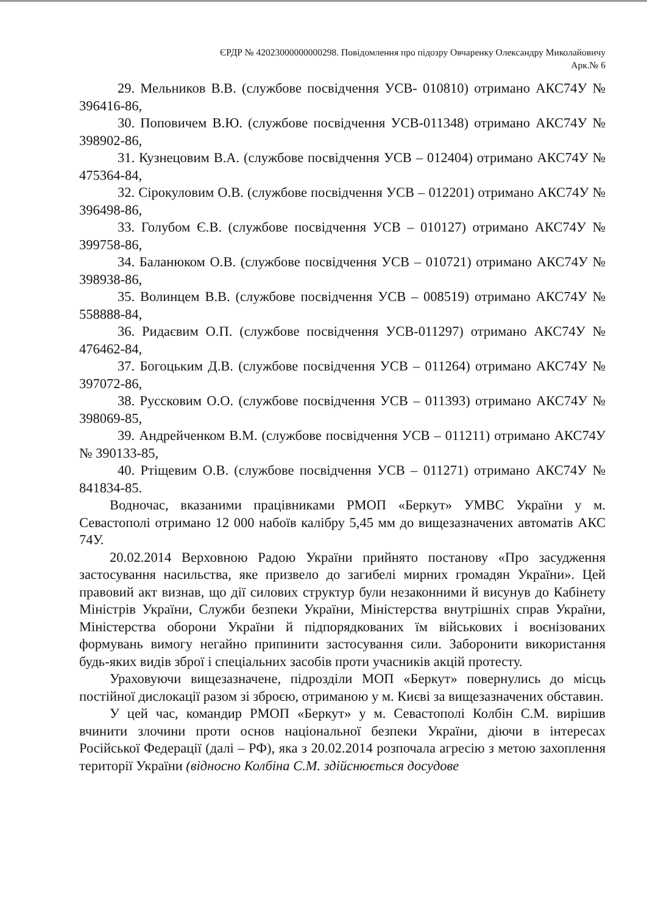ЄРДР № 42023000000000298. Повідомлення про підозру Овчаренку Олександру Миколайовичу
Арк.№ 6
29. Мельников В.В. (службове посвідчення УСВ- 010810) отримано АКС74У № 396416-86,
30. Поповичем В.Ю. (службове посвідчення УСВ-011348) отримано АКС74У № 398902-86,
31. Кузнецовим В.А. (службове посвідчення УСВ – 012404) отримано АКС74У № 475364-84,
32. Сірокуловим О.В. (службове посвідчення УСВ – 012201) отримано АКС74У № 396498-86,
33. Голубом Є.В. (службове посвідчення УСВ – 010127) отримано АКС74У № 399758-86,
34. Баланюком О.В. (службове посвідчення УСВ – 010721) отримано АКС74У № 398938-86,
35. Волинцем В.В. (службове посвідчення УСВ – 008519) отримано АКС74У № 558888-84,
36. Ридаєвим О.П. (службове посвідчення УСВ-011297) отримано АКС74У № 476462-84,
37. Богоцьким Д.В. (службове посвідчення УСВ – 011264) отримано АКС74У № 397072-86,
38. Руссковим О.О. (службове посвідчення УСВ – 011393) отримано АКС74У № 398069-85,
39. Андрейченком В.М. (службове посвідчення УСВ – 011211) отримано АКС74У № 390133-85,
40. Ртіщевим О.В. (службове посвідчення УСВ – 011271) отримано АКС74У № 841834-85.
Водночас, вказаними працівниками РМОП «Беркут» УМВС України у м. Севастополі отримано 12 000 набоїв калібру 5,45 мм до вищезазначених автоматів АКС 74У.
20.02.2014 Верховною Радою України прийнято постанову «Про засудження застосування насильства, яке призвело до загибелі мирних громадян України». Цей правовий акт визнав, що дії силових структур були незаконними й висунув до Кабінету Міністрів України, Служби безпеки України, Міністерства внутрішніх справ України, Міністерства оборони України й підпорядкованих їм військових і воєнізованих формувань вимогу негайно припинити застосування сили. Заборонити використання будь-яких видів зброї і спеціальних засобів проти учасників акцій протесту.
Ураховуючи вищезазначене, підрозділи МОП «Беркут» повернулись до місць постійної дислокації разом зі зброєю, отриманою у м. Києві за вищезазначених обставин.
У цей час, командир РМОП «Беркут» у м. Севастополі Колбін С.М. вирішив вчинити злочини проти основ національної безпеки України, діючи в інтересах Російської Федерації (далі – РФ), яка з 20.02.2014 розпочала агресію з метою захоплення території України (відносно Колбіна С.М. здійснюється досудове